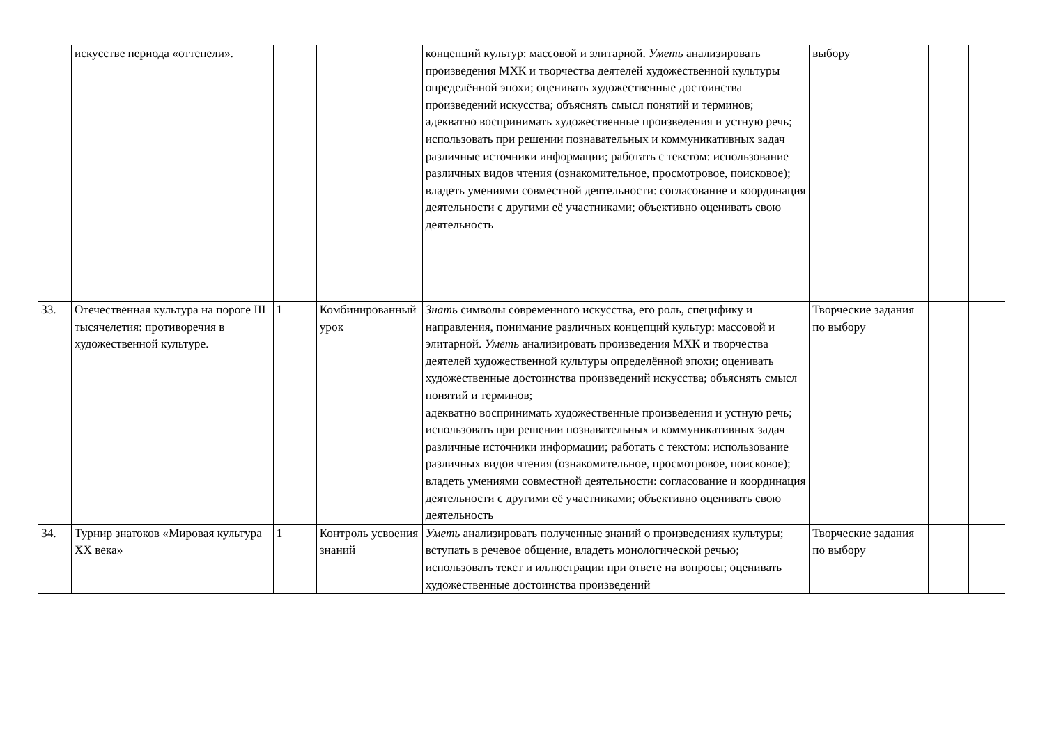| | искусстве периода «оттепели». | | | концепций культур: массовой и элитарной. Уметь анализировать произведения МХК и творчества деятелей художественной культуры определённой эпохи; оценивать художественные достоинства произведений искусства; объяснять смысл понятий и терминов; адекватно воспринимать художественные произведения и устную речь; использовать при решении познавательных и коммуникативных задач различные источники информации; работать с текстом: использование различных видов чтения (ознакомительное, просмотровое, поисковое); владеть умениями совместной деятельности: согласование и координация деятельности с другими её участниками; объективно оценивать свою деятельность | выбору | | |
| 33. | Отечественная культура на пороге III тысячелетия: противоречия в художественной культуре. | 1 | Комбинированный урок | Знать символы современного искусства, его роль, специфику и направления, понимание различных концепций культур: массовой и элитарной. Уметь анализировать произведения МХК и творчества деятелей художественной культуры определённой эпохи; оценивать художественные достоинства произведений искусства; объяснять смысл понятий и терминов; адекватно воспринимать художественные произведения и устную речь; использовать при решении познавательных и коммуникативных задач различные источники информации; работать с текстом: использование различных видов чтения (ознакомительное, просмотровое, поисковое); владеть умениями совместной деятельности: согласование и координация деятельности с другими её участниками; объективно оценивать свою деятельность | Творческие задания по выбору | | |
| 34. | Турнир знатоков «Мировая культура XX века» | 1 | Контроль усвоения знаний | Уметь анализировать полученные знаний о произведениях культуры; вступать в речевое общение, владеть монологической речью; использовать текст и иллюстрации при ответе на вопросы; оценивать художественные достоинства произведений | Творческие задания по выбору | | |